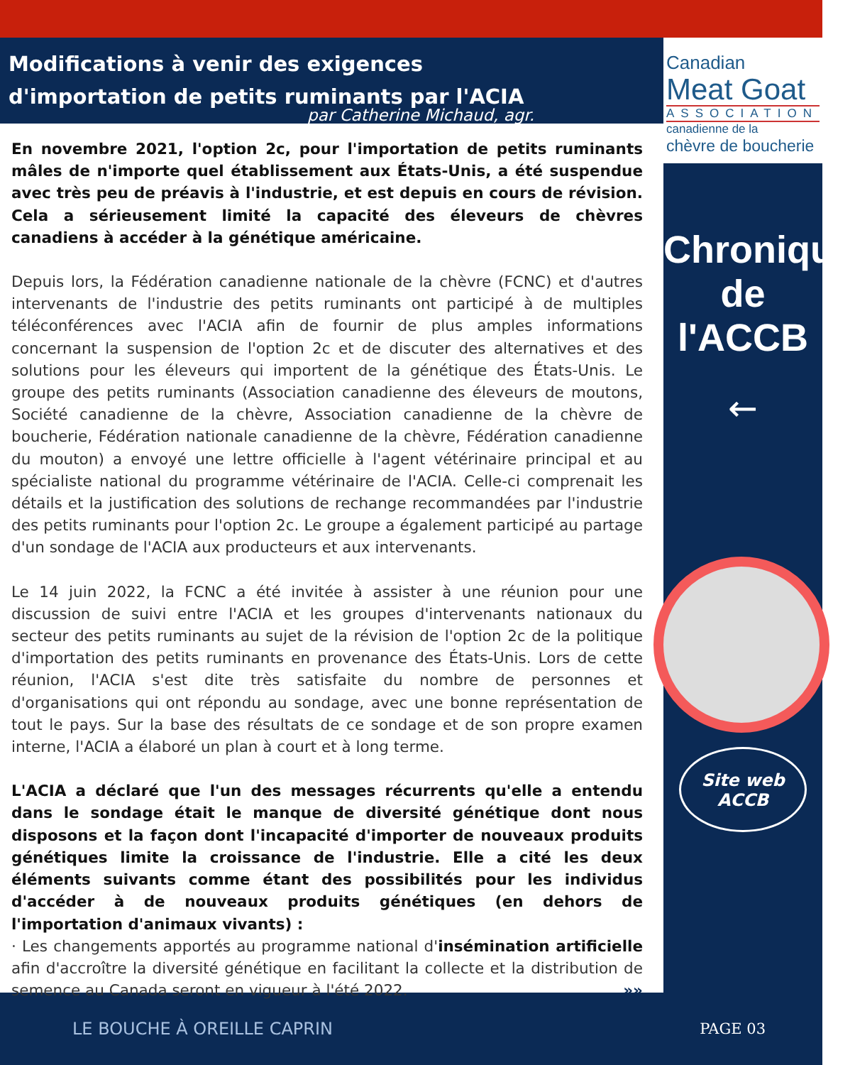Modifications à venir des exigences d'importation de petits ruminants par l'ACIA
par Catherine Michaud, agr.
En novembre 2021, l'option 2c, pour l'importation de petits ruminants mâles de n'importe quel établissement aux États-Unis, a été suspendue avec très peu de préavis à l'industrie, et est depuis en cours de révision. Cela a sérieusement limité la capacité des éleveurs de chèvres canadiens à accéder à la génétique américaine.
Depuis lors, la Fédération canadienne nationale de la chèvre (FCNC) et d'autres intervenants de l'industrie des petits ruminants ont participé à de multiples téléconférences avec l'ACIA afin de fournir de plus amples informations concernant la suspension de l'option 2c et de discuter des alternatives et des solutions pour les éleveurs qui importent de la génétique des États-Unis. Le groupe des petits ruminants (Association canadienne des éleveurs de moutons, Société canadienne de la chèvre, Association canadienne de la chèvre de boucherie, Fédération nationale canadienne de la chèvre, Fédération canadienne du mouton) a envoyé une lettre officielle à l'agent vétérinaire principal et au spécialiste national du programme vétérinaire de l'ACIA. Celle-ci comprenait les détails et la justification des solutions de rechange recommandées par l'industrie des petits ruminants pour l'option 2c. Le groupe a également participé au partage d'un sondage de l'ACIA aux producteurs et aux intervenants.
Le 14 juin 2022, la FCNC a été invitée à assister à une réunion pour une discussion de suivi entre l'ACIA et les groupes d'intervenants nationaux du secteur des petits ruminants au sujet de la révision de l'option 2c de la politique d'importation des petits ruminants en provenance des États-Unis. Lors de cette réunion, l'ACIA s'est dite très satisfaite du nombre de personnes et d'organisations qui ont répondu au sondage, avec une bonne représentation de tout le pays. Sur la base des résultats de ce sondage et de son propre examen interne, l'ACIA a élaboré un plan à court et à long terme.
L'ACIA a déclaré que l'un des messages récurrents qu'elle a entendu dans le sondage était le manque de diversité génétique dont nous disposons et la façon dont l'incapacité d'importer de nouveaux produits génétiques limite la croissance de l'industrie. Elle a cité les deux éléments suivants comme étant des possibilités pour les individus d'accéder à de nouveaux produits génétiques (en dehors de l'importation d'animaux vivants) :
· Les changements apportés au programme national d'insémination artificielle afin d'accroître la diversité génétique en facilitant la collecte et la distribution de semence au Canada seront en vigueur à l'été 2022. »»
Canadian
Meat Goat
ASSOCIATION
canadienne de la
chèvre de boucherie
Chronique de l'ACCB
←
Site web
ACCB
LE BOUCHE À OREILLE CAPRIN PAGE 03